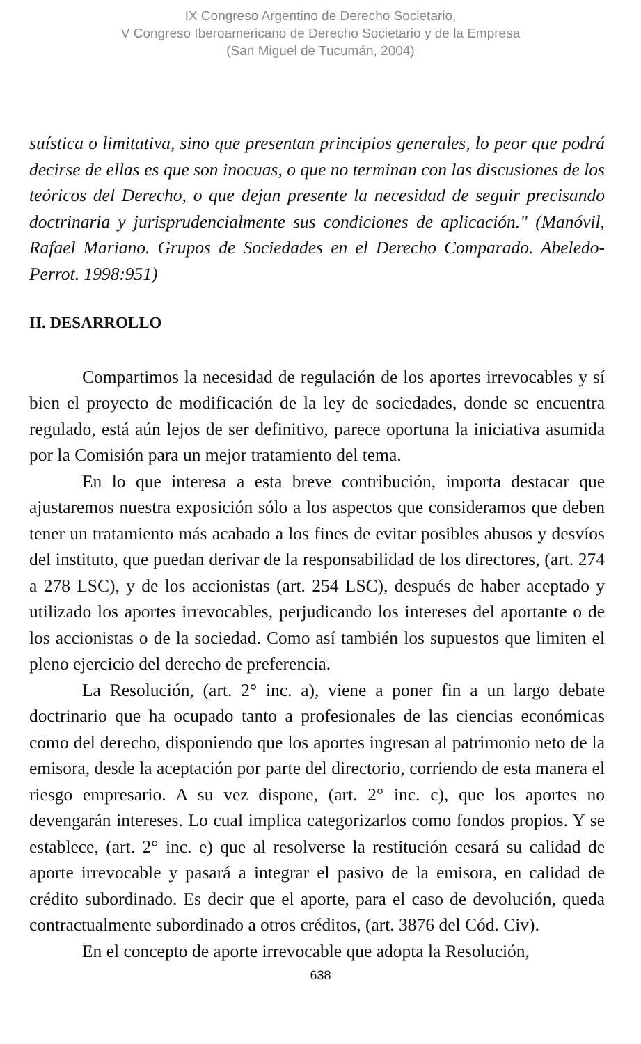IX Congreso Argentino de Derecho Societario,
V Congreso Iberoamericano de Derecho Societario y de la Empresa
(San Miguel de Tucumán, 2004)
suística o limitativa, sino que presentan principios generales, lo peor que podrá decirse de ellas es que son inocuas, o que no terminan con las discusiones de los teóricos del Derecho, o que dejan presente la necesidad de seguir precisando doctrinaria y jurisprudencialmente sus condiciones de aplicación." (Manóvil, Rafael Mariano. Grupos de Sociedades en el Derecho Comparado. Abeledo- Perrot. 1998:951)
II. DESARROLLO
Compartimos la necesidad de regulación de los aportes irrevocables y sí bien el proyecto de modificación de la ley de sociedades, donde se encuentra regulado, está aún lejos de ser definitivo, parece oportuna la iniciativa asumida por la Comisión para un mejor tratamiento del tema.
En lo que interesa a esta breve contribución, importa destacar que ajustaremos nuestra exposición sólo a los aspectos que consideramos que deben tener un tratamiento más acabado a los fines de evitar posibles abusos y desvíos del instituto, que puedan derivar de la responsabilidad de los directores, (art. 274 a 278 LSC), y de los accionistas (art. 254 LSC), después de haber aceptado y utilizado los aportes irrevocables, perjudicando los intereses del aportante o de los accionistas o de la sociedad. Como así también los supuestos que limiten el pleno ejercicio del derecho de preferencia.
La Resolución, (art. 2° inc. a), viene a poner fin a un largo debate doctrinario que ha ocupado tanto a profesionales de las ciencias económicas como del derecho, disponiendo que los aportes ingresan al patrimonio neto de la emisora, desde la aceptación por parte del directorio, corriendo de esta manera el riesgo empresario. A su vez dispone, (art. 2° inc. c), que los aportes no devengarán intereses. Lo cual implica categorizarlos como fondos propios. Y se establece, (art. 2° inc. e) que al resolverse la restitución cesará su calidad de aporte irrevocable y pasará a integrar el pasivo de la emisora, en calidad de crédito subordinado. Es decir que el aporte, para el caso de devolución, queda contractualmente subordinado a otros créditos, (art. 3876 del Cód. Civ).
En el concepto de aporte irrevocable que adopta la Resolución,
638